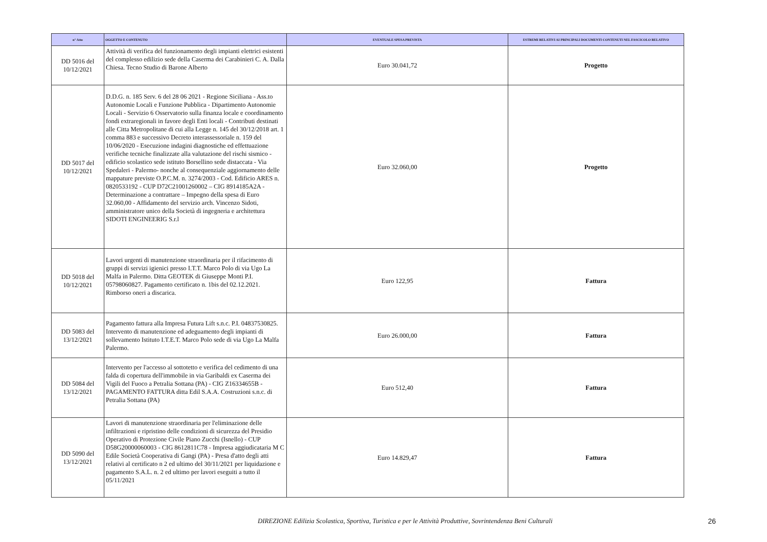| n° Atto | OGGETTO E CONTENUTO | EVENTUALE SPESA PREVISTA | ESTREMI RELATIVI AI PRINCIPALI DOCUMENTI CONTENUTI NEL FASCICOLO RELATIVO |
| --- | --- | --- | --- |
| DD 5016 del 10/12/2021 | Attività di verifica del funzionamento degli impianti elettrici esistenti del complesso edilizio sede della Caserma dei Carabinieri C. A. Dalla Chiesa. Tecno Studio di Barone Alberto | Euro 30.041,72 | Progetto |
| DD 5017 del 10/12/2021 | D.D.G. n. 185 Serv. 6 del 28 06 2021 - Regione Siciliana - Ass.to Autonomie Locali e Funzione Pubblica - Dipartimento Autonomie Locali - Servizio 6 Osservatorio sulla finanza locale e coordinamento fondi extraregionali in favore degli Enti locali - Contributi destinati alle Citta Metropolitane di cui alla Legge n. 145 del 30/12/2018 art. 1 comma 883 e successivo Decreto interassessoriale n. 159 del 10/06/2020 - Esecuzione indagini diagnostiche ed effettuazione verifiche tecniche finalizzate alla valutazione del rischi sismico - edificio scolastico sede istituto Borsellino sede distaccata - Via Spedaleri - Palermo- nonche al consequenziale aggiornamento delle mappature previste O.P.C.M. n. 3274/2003 - Cod. Edificio ARES n. 0820533192 - CUP D72C21001260002 – CIG 8914185A2A - Determinazione a contrattare – Impegno della spesa di Euro 32.060,00 - Affidamento del servizio arch. Vincenzo Sidoti, amministratore unico della Società di ingegneria e architettura SIDOTI ENGINEERIG S.r.l | Euro 32.060,00 | Progetto |
| DD 5018 del 10/12/2021 | Lavori urgenti di manutenzione straordinaria per il rifacimento di gruppi di servizi igienici presso I.T.T. Marco Polo di via Ugo La Malfa in Palermo. Ditta GEOTEK di Giuseppe Monti P.I. 05798060827. Pagamento certificato n. 1bis del 02.12.2021. Rimborso oneri a discarica. | Euro 122,95 | Fattura |
| DD 5083 del 13/12/2021 | Pagamento fattura alla Impresa Futura Lift s.n.c. P.I. 04837530825. Intervento di manutenzione ed adeguamento degli impianti di sollevamento Istituto I.T.E.T. Marco Polo sede di via Ugo La Malfa Palermo. | Euro 26.000,00 | Fattura |
| DD 5084 del 13/12/2021 | Intervento per l'accesso al sottotetto e verifica del cedimento di una falda di copertura dell'immobile in via Garibaldi ex Caserma dei Vigili del Fuoco a Petralia Sottana (PA) - CIG Z16334655B - PAGAMENTO FATTURA ditta Edil S.A.A. Costruzioni s.n.c. di Petralia Sottana (PA) | Euro 512,40 | Fattura |
| DD 5090 del 13/12/2021 | Lavori di manutenzione straordinaria per l'eliminazione delle infiltrazioni e ripristino delle condizioni di sicurezza del Presidio Operativo di Protezione Civile Piano Zucchi (Isnello) - CUP D58G20000060003 - CIG 8612811C78 - Impresa aggiudicataria M C Edile Società Cooperativa di Gangi (PA) - Presa d'atto degli atti relativi al certificato n 2 ed ultimo del 30/11/2021 per liquidazione e pagamento S.A.L. n. 2 ed ultimo per lavori eseguiti a tutto il 05/11/2021 | Euro 14.829,47 | Fattura |
DIREZIONE Edilizia Scolastica, Sportiva, Turistica e per le Attività Produttive, Sovrintendenza Beni Culturali
26